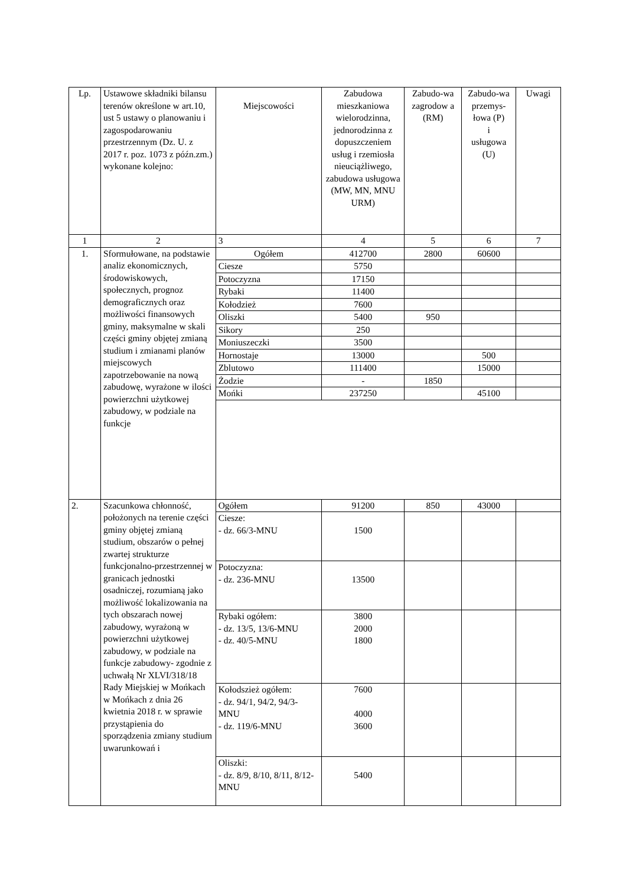| Lp. | Ustawowe składniki bilansu terenów określone w art.10, ust 5 ustawy o planowaniu i zagospodarowaniu przestrzennym (Dz. U. z 2017 r. poz. 1073 z późn.zm.) wykonane kolejno: | Miejscowości | Zabudowa mieszkaniowa wielorodzinna, jednorodzinna z dopuszczeniem usług i rzemiosła nieuciążliwego, zabudowa usługowa (MW, MN, MNU URM) | Zabudo-wa zagrodow a (RM) | Zabudo-wa przemys-łowa (P) i usługowa (U) | Uwagi |
| --- | --- | --- | --- | --- | --- | --- |
| 1 | 2 | 3 | 4 | 5 | 6 | 7 |
| 1. | Sformułowane, na podstawie analiz ekonomicznych, środowiskowych, społecznych, prognoz demograficznych oraz możliwości finansowych gminy, maksymalne w skali części gminy objętej zmianą studium i zmianami planów miejscowych zapotrzebowanie na nową zabudowę, wyrażone w ilości powierzchni użytkowej zabudowy, w podziale na funkcje | Ogółem | 412700 | 2800 | 60600 | |
| | | Ciesze | 5750 | | | |
| | | Potoczyzna | 17150 | | | |
| | | Rybaki | 11400 | | | |
| | | Kołodzież | 7600 | | | |
| | | Oliszki | 5400 | 950 | | |
| | | Sikory | 250 | | | |
| | | Moniuszeczki | 3500 | | | |
| | | Hornostaje | 13000 | | 500 | |
| | | Zblutowo | 111400 | | 15000 | |
| | | Żodzie | - | 1850 | | |
| | | Mońki | 237250 | | 45100 | |
| 2. | Szacunkowa chłonność, położonych na terenie części gminy objętej zmianą studium, obszarów o pełnej zwartej strukturze funkcjonalno-przestrzennej w granicach jednostki osadniczej, rozumianą jako możliwość lokalizowania na tych obszarach nowej zabudowy, wyrażoną w powierzchni użytkowej zabudowy, w podziale na funkcje zabudowy- zgodnie z uchwałą Nr XLVI/318/18 Rady Miejskiej w Mońkach w Mońkach z dnia 26 kwietnia 2018 r. w sprawie przystąpienia do sporządzenia zmiany studium uwarunkowań i | Ogółem | 91200 | 850 | 43000 | |
| | | Ciesze: - dz. 66/3-MNU | 1500 | | | |
| | | Potoczyzna: - dz. 236-MNU | 13500 | | | |
| | | Rybaki ogółem: - dz. 13/5, 13/6-MNU - dz. 40/5-MNU | 3800 2000 1800 | | | |
| | | Kołodszież ogółem: - dz. 94/1, 94/2, 94/3-MNU - dz. 119/6-MNU | 7600 4000 3600 | | | |
| | | Oliszki: - dz. 8/9, 8/10, 8/11, 8/12-MNU | 5400 | | | |